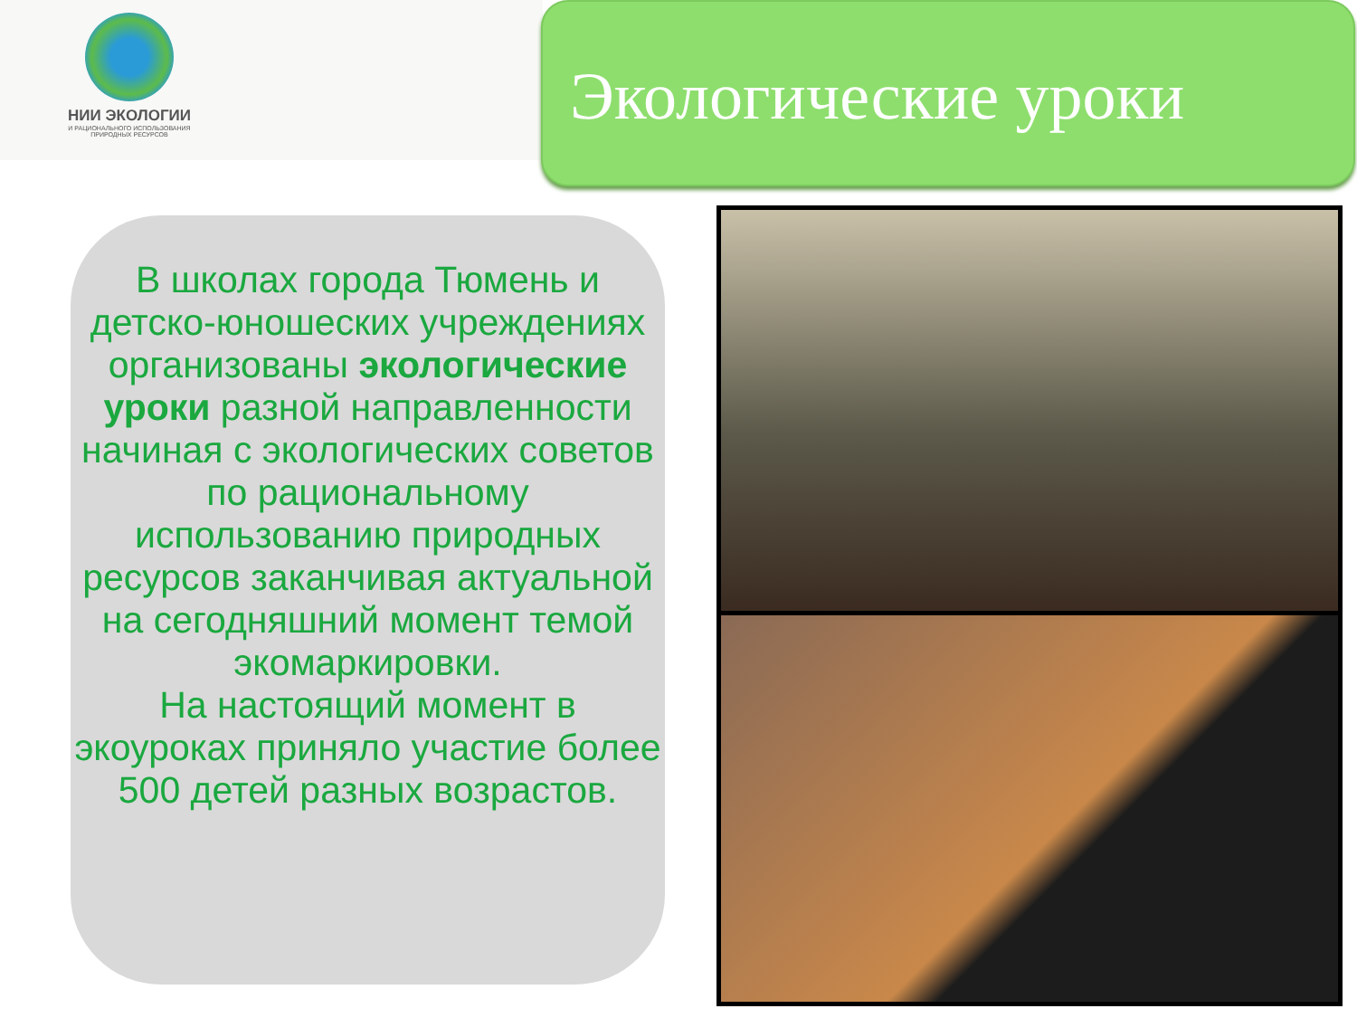НИИ ЭКОЛОГИИ
И РАЦИОНАЛЬНОГО ИСПОЛЬЗОВАНИЯ
ПРИРОДНЫХ РЕСУРСОВ
Экологические уроки
В школах города Тюмень и детско-юношеских учреждениях организованы экологические уроки разной направленности начиная с экологических советов по рациональному использованию природных ресурсов заканчивая актуальной на сегодняшний момент темой экомаркировки.
На настоящий момент в экоуроках приняло участие более 500 детей разных возрастов.